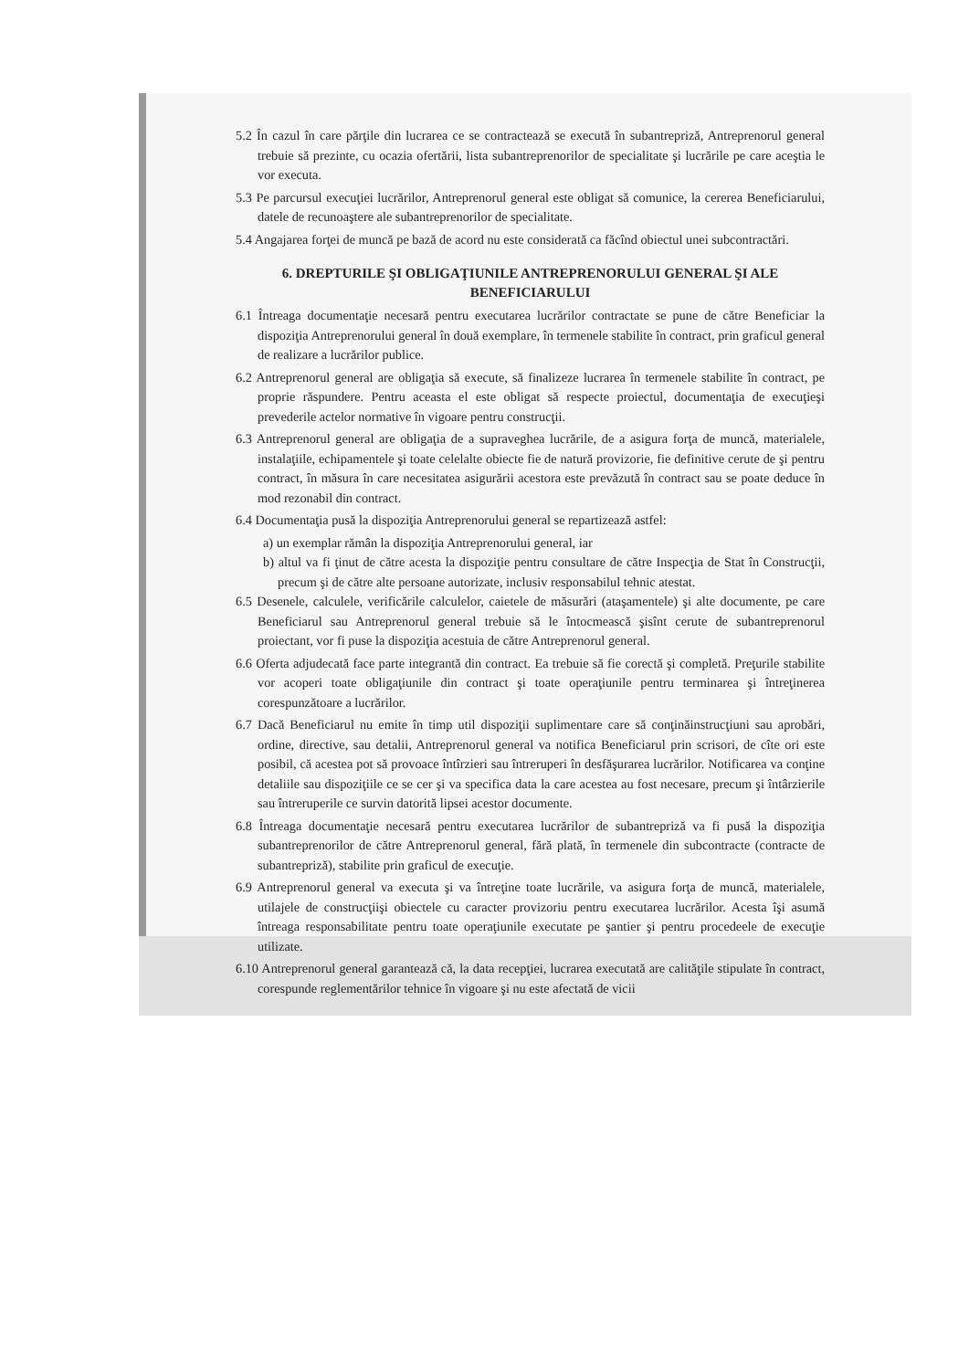5.2 În cazul în care părţile din lucrarea ce se contractează se execută în subantrepriză, Antreprenorul general trebuie să prezinte, cu ocazia ofertării, lista subantreprenorilor de specialitate şi lucrările pe care aceştia le vor executa.
5.3 Pe parcursul execuţiei lucrărilor, Antreprenorul general este obligat să comunice, la cererea Beneficiarului, datele de recunoaştere ale subantreprenorilor de specialitate.
5.4 Angajarea forţei de muncă pe bază de acord nu este considerată ca făcînd obiectul unei subcontractări.
6. DREPTURILE ŞI OBLIGAŢIUNILE ANTREPRENORULUI GENERAL ŞI ALE BENEFICIARULUI
6.1 Întreaga documentaţie necesară pentru executarea lucrărilor contractate se pune de către Beneficiar la dispoziţia Antreprenorului general în două exemplare, în termenele stabilite în contract, prin graficul general de realizare a lucrărilor publice.
6.2 Antreprenorul general are obligaţia să execute, să finalizeze lucrarea în termenele stabilite în contract, pe proprie răspundere. Pentru aceasta el este obligat să respecte proiectul, documentaţia de execuţieşi prevederile actelor normative în vigoare pentru construcţii.
6.3 Antreprenorul general are obligaţia de a supraveghea lucrările, de a asigura forţa de muncă, materialele, instalaţiile, echipamentele şi toate celelalte obiecte fie de natură provizorie, fie definitive cerute de şi pentru contract, în măsura în care necesitatea asigurării acestora este prevăzută în contract sau se poate deduce în mod rezonabil din contract.
6.4 Documentaţia pusă la dispoziţia Antreprenorului general se repartizează astfel:
a) un exemplar rămân la dispoziţia Antreprenorului general, iar
b) altul va fi ţinut de către acesta la dispoziţie pentru consultare de către Inspecţia de Stat în Construcţii, precum şi de către alte persoane autorizate, inclusiv responsabilul tehnic atestat.
6.5 Desenele, calculele, verificările calculelor, caietele de măsurări (ataşamentele) şi alte documente, pe care Beneficiarul sau Antreprenorul general trebuie să le întocmească şisînt cerute de subantreprenorul proiectant, vor fi puse la dispoziţia acestuia de către Antreprenorul general.
6.6 Oferta adjudecată face parte integrantă din contract. Ea trebuie să fie corectă şi completă. Preţurile stabilite vor acoperi toate obligaţiunile din contract şi toate operaţiunile pentru terminarea şi întreţinerea corespunzătoare a lucrărilor.
6.7 Dacă Beneficiarul nu emite în timp util dispoziţii suplimentare care să conţinăinstrucţiuni sau aprobări, ordine, directive, sau detalii, Antreprenorul general va notifica Beneficiarul prin scrisori, de cîte ori este posibil, că acestea pot să provoace întîrzieri sau întreruperi în desfăşurarea lucrărilor. Notificarea va conţine detaliile sau dispoziţiile ce se cer şi va specifica data la care acestea au fost necesare, precum şi întârzierile sau întreruperile ce survin datorită lipsei acestor documente.
6.8 Întreaga documentaţie necesară pentru executarea lucrărilor de subantrepriză va fi pusă la dispoziţia subantreprenorilor de către Antreprenorul general, fără plată, în termenele din subcontracte (contracte de subantrepriză), stabilite prin graficul de execuţie.
6.9 Antreprenorul general va executa şi va întreţine toate lucrările, va asigura forţa de muncă, materialele, utilajele de construcţiişi obiectele cu caracter provizoriu pentru executarea lucrărilor. Acesta îşi asumă întreaga responsabilitate pentru toate operaţiunile executate pe şantier şi pentru procedeele de execuţie utilizate.
6.10 Antreprenorul general garantează că, la data recepţiei, lucrarea executată are calităţile stipulate în contract, corespunde reglementărilor tehnice în vigoare şi nu este afectată de vicii